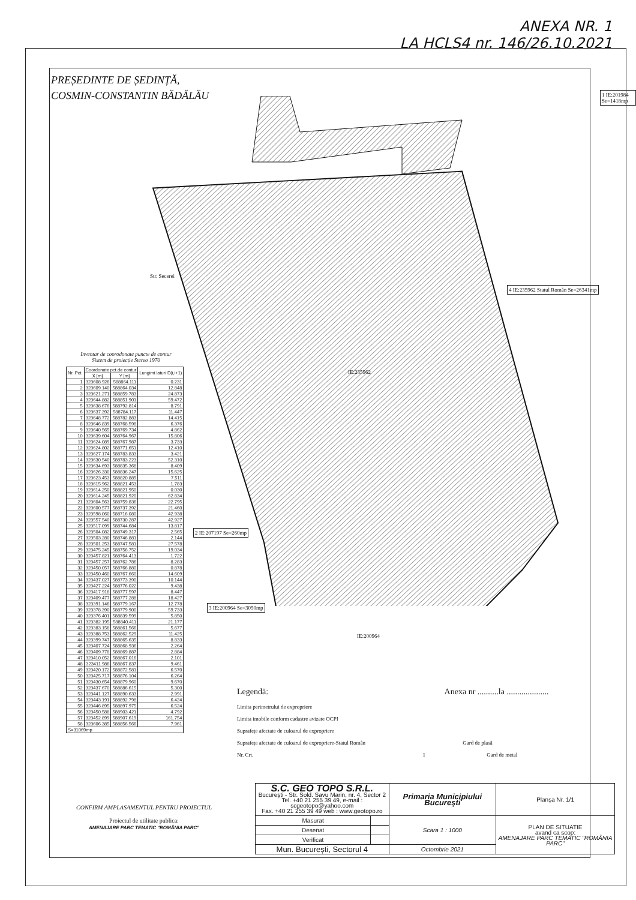ANEXA NR. 1
LA HCLS4 nr. 146/26.10.2021
PREȘEDINTE DE ȘEDINȚĂ,
COSMIN-CONSTANTIN BĂDĂLĂU
1 IE:201984 Se=1418mp
4 IE:235962 Statul Român Se=26341mp
2 IE:207197 Se=260mp
3 IE:200964 Se=3050mp
IE:235962
IE:200964
Str. Secerei
Inventar de coorodonate puncte de contur
Sistem de proiecție Stereo 1970
| Nr. Pct. | Coordonate pct.de contur | | Lungimi laturi D(i,i+1) |
| --- | --- | --- | --- |
| | X [m] | Y [m] | |
| 1 | 323608.926 | 588864.111 | 0.231 |
| 2 | 323609.140 | 588864.034 | 12.848 |
| 3 | 323621.271 | 588859.783 | 24.873 |
| 4 | 323644.882 | 588851.901 | 59.472 |
| 5 | 323638.676 | 588792.814 | 8.791 |
| 6 | 323637.392 | 588784.117 | 11.447 |
| 7 | 323648.772 | 588782.883 | 14.415 |
| 8 | 323646.839 | 588768.598 | 6.376 |
| 9 | 323640.565 | 588769.734 | 4.862 |
| 10 | 323639.604 | 588764.967 | 15.806 |
| 11 | 323624.089 | 588767.987 | 3.733 |
| 12 | 323624.802 | 588771.651 | 12.410 |
| 13 | 323627.174 | 588783.833 | 3.421 |
| 14 | 323630.540 | 588783.223 | 52.310 |
| 15 | 323634.693 | 588835.368 | 8.409 |
| 16 | 323626.330 | 588836.247 | 15.625 |
| 17 | 323623.453 | 588820.889 | 7.511 |
| 18 | 323615.962 | 588821.453 | 1.783 |
| 19 | 323614.250 | 588821.950 | 0.030 |
| 20 | 323614.245 | 588821.920 | 62.834 |
| 21 | 323604.563 | 588759.836 | 22.795 |
| 22 | 323600.577 | 588737.392 | 21.460 |
| 23 | 323598.060 | 588716.080 | 42.938 |
| 24 | 323557.540 | 588730.287 | 42.927 |
| 25 | 323517.099 | 588744.684 | 13.817 |
| 26 | 323504.082 | 588749.317 | 2.565 |
| 27 | 323503.280 | 588746.881 | 2.144 |
| 28 | 323501.253 | 588747.581 | 27.578 |
| 29 | 323475.245 | 588756.752 | 19.034 |
| 30 | 323457.821 | 588764.413 | 1.722 |
| 31 | 323457.257 | 588762.786 | 8.283 |
| 32 | 323450.057 | 588766.880 | 0.878 |
| 33 | 323450.460 | 588767.660 | 14.609 |
| 34 | 323437.027 | 588773.390 | 10.144 |
| 35 | 323427.224 | 588776.022 | 9.438 |
| 36 | 323417.918 | 588777.597 | 8.447 |
| 37 | 323409.477 | 588777.288 | 18.427 |
| 38 | 323391.146 | 588779.167 | 12.778 |
| 39 | 323378.390 | 588779.900 | 59.733 |
| 40 | 323376.401 | 588839.599 | 5.850 |
| 41 | 323382.195 | 588840.411 | 21.177 |
| 42 | 323383.158 | 588861.566 | 5.677 |
| 43 | 323388.753 | 588862.529 | 11.425 |
| 44 | 323399.747 | 588865.635 | 8.833 |
| 45 | 323407.724 | 588868.936 | 2.264 |
| 46 | 323409.778 | 588869.887 | 2.884 |
| 47 | 323410.052 | 588867.016 | 2.101 |
| 48 | 323411.986 | 588867.837 | 9.461 |
| 49 | 323420.172 | 588872.581 | 6.570 |
| 50 | 323425.717 | 588876.104 | 6.264 |
| 51 | 323430.654 | 588879.960 | 9.670 |
| 52 | 323437.670 | 588886.615 | 5.300 |
| 53 | 323441.127 | 588890.633 | 2.991 |
| 54 | 323443.191 | 588892.798 | 6.424 |
| 55 | 323446.895 | 588897.975 | 6.524 |
| 56 | 323450.588 | 588903.421 | 4.792 |
| 57 | 323452.899 | 588907.619 | 161.754 |
| 58 | 323606.385 | 588856.566 | 7.961 |
| S=31069mp | | | |
CONFIRM AMPLASAMENTUL PENTRU PROIECTUL
Proiectul de utilitate publica:
AMENAJARE PARC TEMATIC "ROMÂNIA PARC"
Legendă: Anexa nr ..........la ....................
Limita perimetrului de expropriere
Limita imobile conform cadastre avizate OCPI
Suprafețe afectate de culoarul de expropriere
Suprafețe afectate de culoarul de expropriere-Statul Român Gard de plasă
Nr. Crt. 1 Gard de metal
| S.C. GEO TOPO S.R.L. București - Str. Sold. Savu Marin, nr. 4, Sector 2 Tel. +40 21 255 39 49, e-mail : scgeotopo@yahoo.com Fax. +40 21 255 39 49 web : www.geotopo.ro | | Primaria Municipiului București | | Planșa Nr. 1/1 |
| Masurat | | Scara 1 : 1000 | PLAN DE SITUATIE avand ca scop: AMENAJARE PARC TEMATIC "ROMÂNIA PARC" | |
| Desenat | | | | |
| Verificat | | | | |
| Mun. București, Sectorul 4 | | Octombrie 2021 | | |